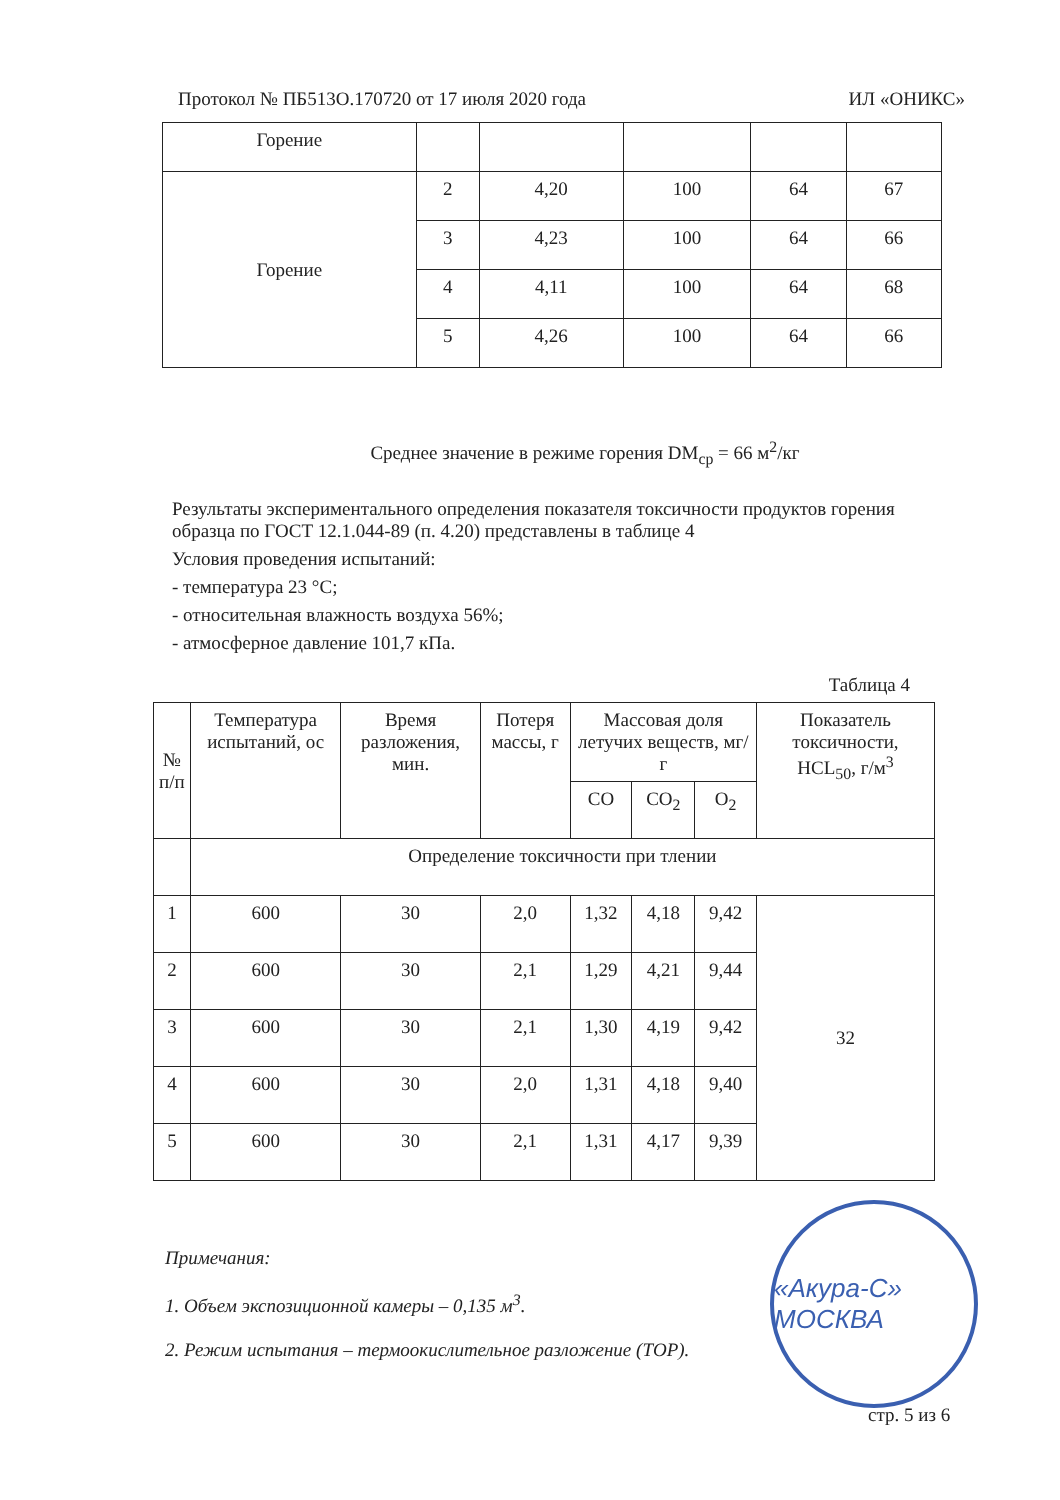Протокол № ПБ513О.170720 от 17 июля 2020 года ИЛ «ОНИКС»
| Горение | | | | | |
| Горение | 2 | 4,20 | 100 | 64 | 67 |
| | 3 | 4,23 | 100 | 64 | 66 |
| | 4 | 4,11 | 100 | 64 | 68 |
| | 5 | 4,26 | 100 | 64 | 66 |
Среднее значение в режиме горения DM<sub>ср</sub> = 66 м<sup>2</sup>/кг
Результаты экспериментального определения показателя токсичности продуктов горения образца по ГОСТ 12.1.044-89 (п. 4.20) представлены в таблице 4
Условия проведения испытаний:
- температура 23 °С;
- относительная влажность воздуха 56%;
- атмосферное давление 101,7 кПа.
Таблица 4
| № п/п | Температура испытаний, ос | Время разложения, мин. | Потеря массы, г | Массовая доля летучих веществ, мг/г | | | Показатель токсичности, HCL<sub>50</sub>, г/м<sup>3</sup> |
| | | | | CO | CO<sub>2</sub> | O<sub>2</sub> | |
| | Определение токсичности при тлении | | | | | | |
| 1 | 600 | 30 | 2,0 | 1,32 | 4,18 | 9,42 | 32 |
| 2 | 600 | 30 | 2,1 | 1,29 | 4,21 | 9,44 | |
| 3 | 600 | 30 | 2,1 | 1,30 | 4,19 | 9,42 | |
| 4 | 600 | 30 | 2,0 | 1,31 | 4,18 | 9,40 | |
| 5 | 600 | 30 | 2,1 | 1,31 | 4,17 | 9,39 | |
Примечания:
1. Объем экспозиционной камеры – 0,135 м<sup>3</sup>.
2. Режим испытания – термоокислительное разложение (ТОР).
«Акура-С» МОСКВА
стр. 5 из 6